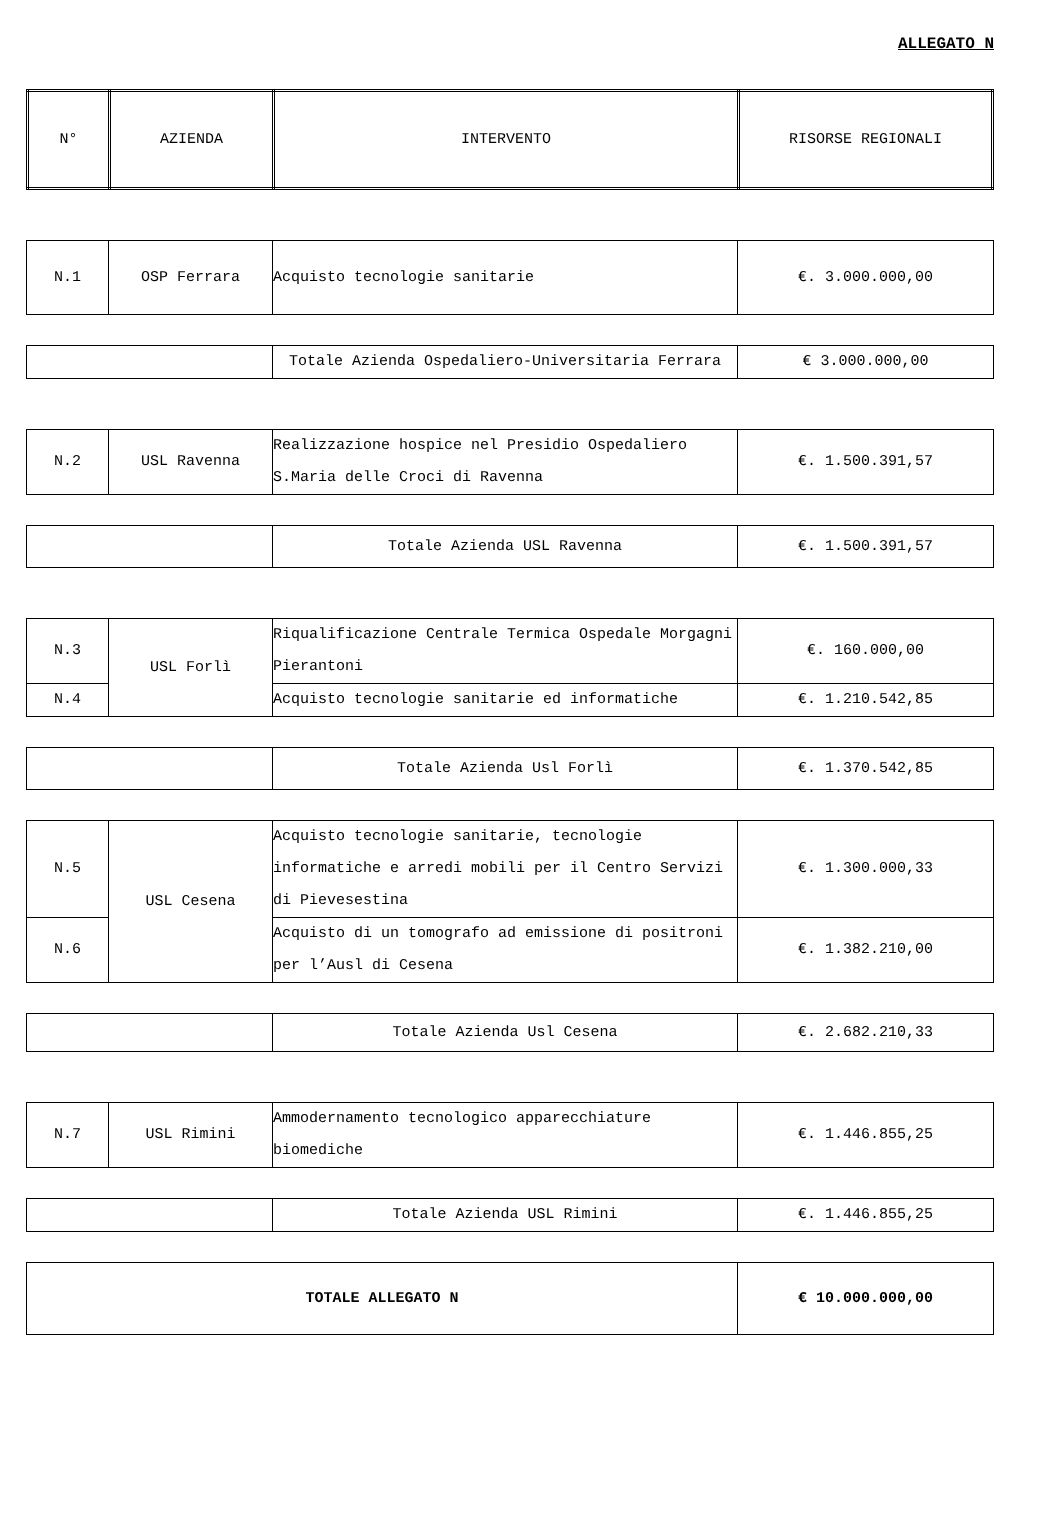ALLEGATO N
| N° | AZIENDA | INTERVENTO | RISORSE REGIONALI |
| --- | --- | --- | --- |
| N.1 | OSP Ferrara | Acquisto tecnologie sanitarie | €. 3.000.000,00 |
| | Totale Azienda Ospedaliero-Universitaria Ferrara | € 3.000.000,00 |
| N.2 | USL Ravenna | Realizzazione hospice nel Presidio Ospedaliero S.Maria delle Croci di Ravenna | €. 1.500.391,57 |
| | Totale Azienda USL Ravenna | €. 1.500.391,57 |
| N.3 | USL Forlì | Riqualificazione Centrale Termica Ospedale Morgagni Pierantoni | €. 160.000,00 |
| N.4 | | Acquisto tecnologie sanitarie ed informatiche | €. 1.210.542,85 |
| | Totale Azienda Usl Forlì | €. 1.370.542,85 |
| N.5 | USL Cesena | Acquisto tecnologie sanitarie, tecnologie informatiche e arredi mobili per il Centro Servizi di Pievesestina | €. 1.300.000,33 |
| N.6 | | Acquisto di un tomografo ad emissione di positroni per l’Ausl di Cesena | €. 1.382.210,00 |
| | Totale Azienda Usl Cesena | €. 2.682.210,33 |
| N.7 | USL Rimini | Ammodernamento tecnologico apparecchiature biomediche | €. 1.446.855,25 |
| | Totale Azienda USL Rimini | €. 1.446.855,25 |
| TOTALE ALLEGATO N | € 10.000.000,00 |